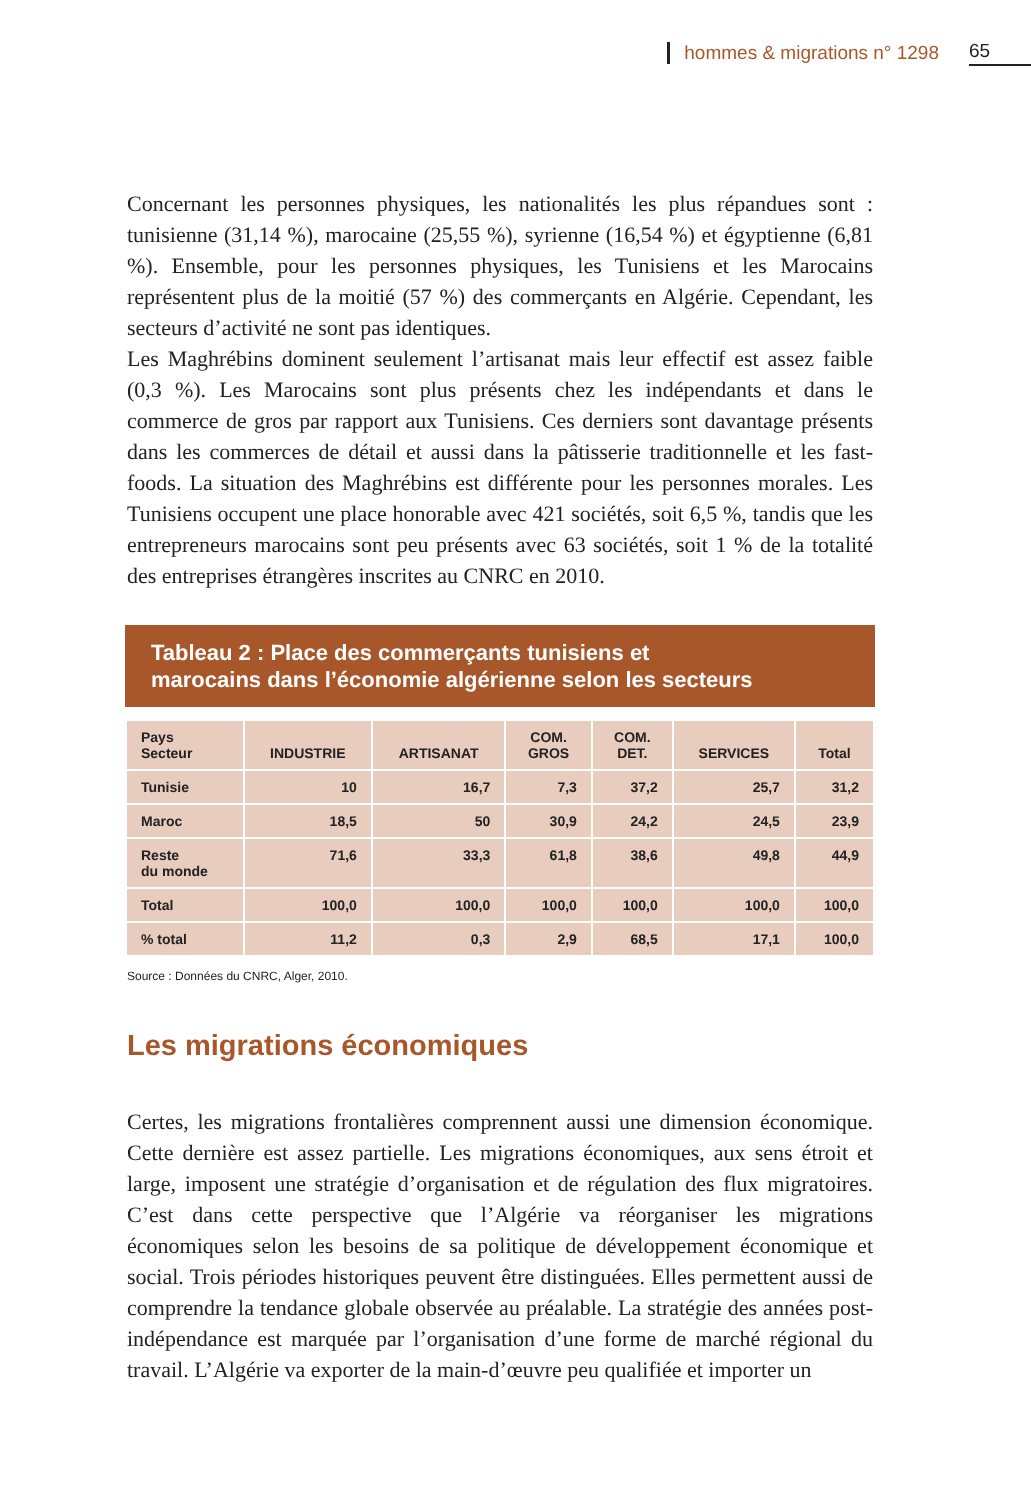hommes & migrations n° 1298 65
Concernant les personnes physiques, les nationalités les plus répandues sont : tunisienne (31,14 %), marocaine (25,55 %), syrienne (16,54 %) et égyptienne (6,81 %). Ensemble, pour les personnes physiques, les Tunisiens et les Marocains représentent plus de la moitié (57 %) des commerçants en Algérie. Cependant, les secteurs d’activité ne sont pas identiques.
Les Maghrébins dominent seulement l’artisanat mais leur effectif est assez faible (0,3 %). Les Marocains sont plus présents chez les indépendants et dans le commerce de gros par rapport aux Tunisiens. Ces derniers sont davantage présents dans les commerces de détail et aussi dans la pâtisserie traditionnelle et les fast-foods. La situation des Maghrébins est différente pour les personnes morales. Les Tunisiens occupent une place honorable avec 421 sociétés, soit 6,5 %, tandis que les entrepreneurs marocains sont peu présents avec 63 sociétés, soit 1 % de la totalité des entreprises étrangères inscrites au CNRC en 2010.
Tableau 2 : Place des commerçants tunisiens et
marocains dans l’économie algérienne selon les secteurs
| Pays Secteur | INDUSTRIE | ARTISANAT | COM. GROS | COM. DET. | SERVICES | Total |
| --- | --- | --- | --- | --- | --- | --- |
| Tunisie | 10 | 16,7 | 7,3 | 37,2 | 25,7 | 31,2 |
| Maroc | 18,5 | 50 | 30,9 | 24,2 | 24,5 | 23,9 |
| Reste du monde | 71,6 | 33,3 | 61,8 | 38,6 | 49,8 | 44,9 |
| Total | 100,0 | 100,0 | 100,0 | 100,0 | 100,0 | 100,0 |
| % total | 11,2 | 0,3 | 2,9 | 68,5 | 17,1 | 100,0 |
Source : Données du CNRC, Alger, 2010.
Les migrations économiques
Certes, les migrations frontalières comprennent aussi une dimension économique. Cette dernière est assez partielle. Les migrations économiques, aux sens étroit et large, imposent une stratégie d’organisation et de régulation des flux migratoires. C’est dans cette perspective que l’Algérie va réorganiser les migrations économiques selon les besoins de sa politique de développement économique et social. Trois périodes historiques peuvent être distinguées. Elles permettent aussi de comprendre la tendance globale observée au préalable. La stratégie des années post-indépendance est marquée par l’organisation d’une forme de marché régional du travail. L’Algérie va exporter de la main-d’œuvre peu qualifiée et importer un